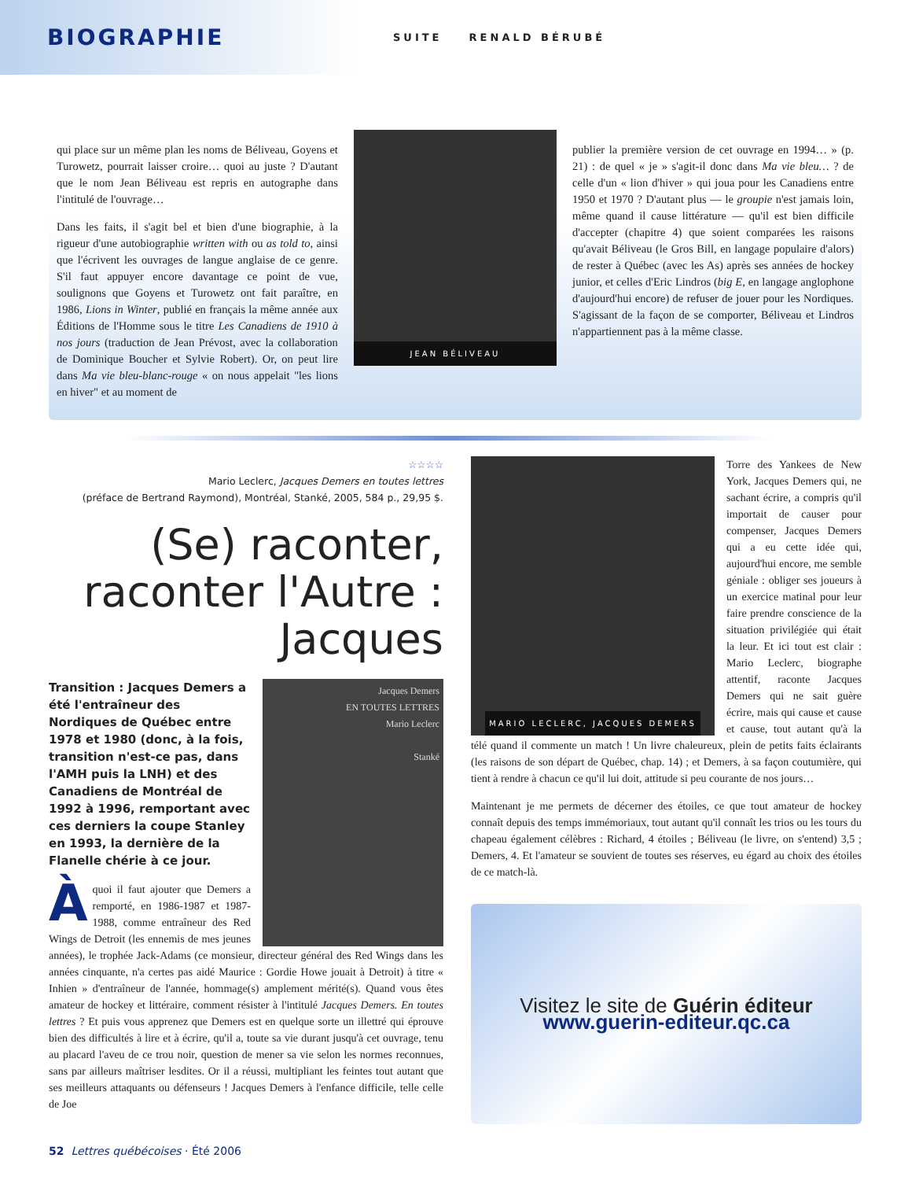BIOGRAPHIE SUITE RENALD BÉRUBÉ
qui place sur un même plan les noms de Béliveau, Goyens et Turowetz, pourrait laisser croire… quoi au juste ? D'autant que le nom Jean Béliveau est repris en autographe dans l'intitulé de l'ouvrage…
Dans les faits, il s'agit bel et bien d'une biographie, à la rigueur d'une autobiographie written with ou as told to, ainsi que l'écrivent les ouvrages de langue anglaise de ce genre. S'il faut appuyer encore davantage ce point de vue, soulignons que Goyens et Turowetz ont fait paraître, en 1986, Lions in Winter, publié en français la même année aux Éditions de l'Homme sous le titre Les Canadiens de 1910 à nos jours (traduction de Jean Prévost, avec la collaboration de Dominique Boucher et Sylvie Robert). Or, on peut lire dans Ma vie bleu-blanc-rouge « on nous appelait "les lions en hiver" et au moment de
JEAN BÉLIVEAU
publier la première version de cet ouvrage en 1994… » (p. 21) : de quel « je » s'agit-il donc dans Ma vie bleu… ? de celle d'un « lion d'hiver » qui joua pour les Canadiens entre 1950 et 1970 ? D'autant plus — le groupie n'est jamais loin, même quand il cause littérature — qu'il est bien difficile d'accepter (chapitre 4) que soient comparées les raisons qu'avait Béliveau (le Gros Bill, en langage populaire d'alors) de rester à Québec (avec les As) après ses années de hockey junior, et celles d'Eric Lindros (big E, en langage anglophone d'aujourd'hui encore) de refuser de jouer pour les Nordiques. S'agissant de la façon de se comporter, Béliveau et Lindros n'appartiennent pas à la même classe.
☆☆☆☆
Mario Leclerc, Jacques Demers en toutes lettres
(préface de Bertrand Raymond), Montréal, Stanké, 2005, 584 p., 29,95 $.
(Se) raconter,
raconter l'Autre :
Jacques
Jacques Demers
EN TOUTES LETTRES
Mario Leclerc
Stanké
Transition : Jacques Demers a été l'entraîneur des Nordiques de Québec entre 1978 et 1980 (donc, à la fois, transition n'est-ce pas, dans l'AMH puis la LNH) et des Canadiens de Montréal de 1992 à 1996, remportant avec ces derniers la coupe Stanley en 1993, la dernière de la Flanelle chérie à ce jour.
À quoi il faut ajouter que Demers a remporté, en 1986-1987 et 1987-1988, comme entraîneur des Red Wings de Detroit (les ennemis de mes jeunes années), le trophée Jack-Adams (ce monsieur, directeur général des Red Wings dans les années cinquante, n'a certes pas aidé Maurice : Gordie Howe jouait à Detroit) à titre « Inhien » d'entraîneur de l'année, hommage(s) amplement mérité(s). Quand vous êtes amateur de hockey et littéraire, comment résister à l'intitulé Jacques Demers. En toutes lettres ? Et puis vous apprenez que Demers est en quelque sorte un illettré qui éprouve bien des difficultés à lire et à écrire, qu'il a, toute sa vie durant jusqu'à cet ouvrage, tenu au placard l'aveu de ce trou noir, question de mener sa vie selon les normes reconnues, sans par ailleurs maîtriser lesdites. Or il a réussi, multipliant les feintes tout autant que ses meilleurs attaquants ou défenseurs ! Jacques Demers à l'enfance difficile, telle celle de Joe
MARIO LECLERC, JACQUES DEMERS
Torre des Yankees de New York, Jacques Demers qui, ne sachant écrire, a compris qu'il importait de causer pour compenser, Jacques Demers qui a eu cette idée qui, aujourd'hui encore, me semble géniale : obliger ses joueurs à un exercice matinal pour leur faire prendre conscience de la situation privilégiée qui était la leur. Et ici tout est clair : Mario Leclerc, biographe attentif, raconte Jacques Demers qui ne sait guère écrire, mais qui cause et cause et cause, tout autant qu'à la télé quand il commente un match ! Un livre chaleureux, plein de petits faits éclairants (les raisons de son départ de Québec, chap. 14) ; et Demers, à sa façon coutumière, qui tient à rendre à chacun ce qu'il lui doit, attitude si peu courante de nos jours…
Maintenant je me permets de décerner des étoiles, ce que tout amateur de hockey connaît depuis des temps immémoriaux, tout autant qu'il connaît les trios ou les tours du chapeau également célèbres : Richard, 4 étoiles ; Béliveau (le livre, on s'entend) 3,5 ; Demers, 4. Et l'amateur se souvient de toutes ses réserves, eu égard au choix des étoiles de ce match-là.
Visitez le site de Guérin éditeur
www.guerin-editeur.qc.ca
52 Lettres québécoises · Été 2006